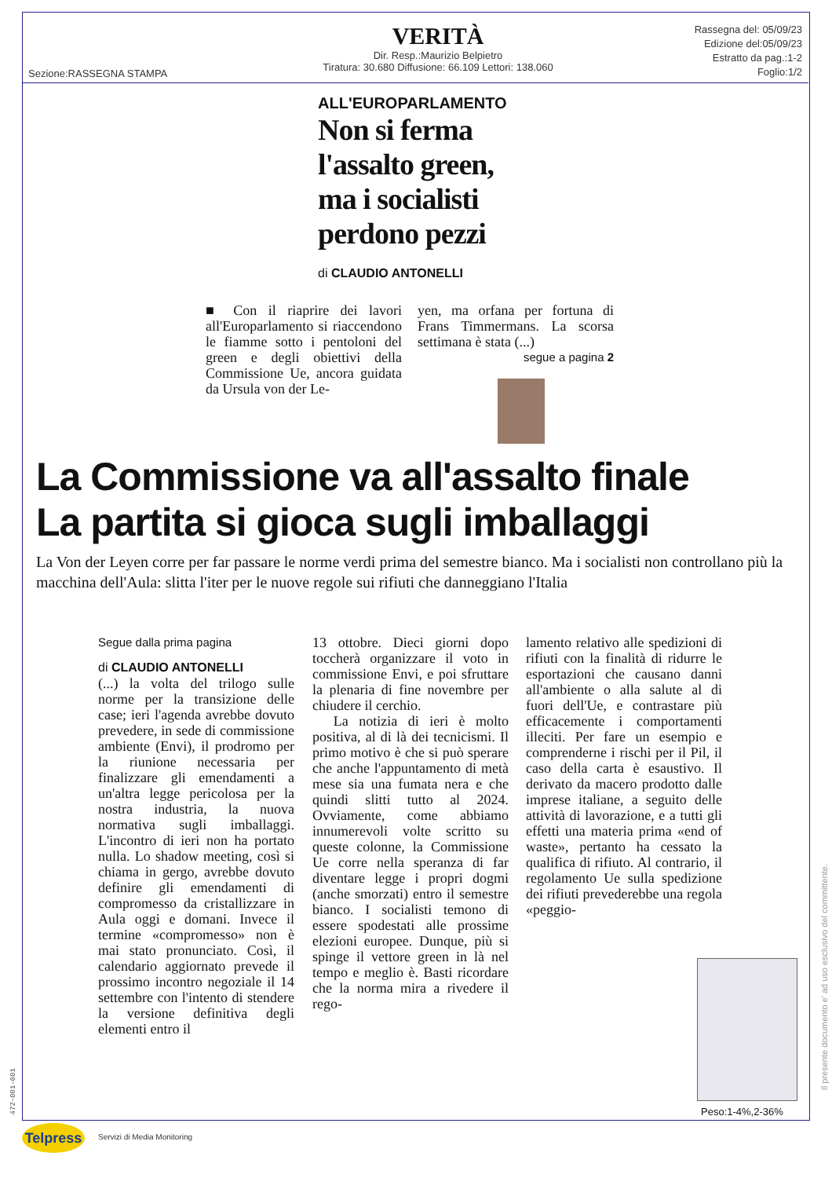Sezione:RASSEGNA STAMPA
VERITÀ
Dir. Resp.:Maurizio Belpietro
Tiratura: 30.680 Diffusione: 66.109 Lettori: 138.060
Rassegna del: 05/09/23
Edizione del:05/09/23
Estratto da pag.:1-2
Foglio:1/2
ALL'EUROPARLAMENTO
Non si ferma
l'assalto green,
ma i socialisti
perdono pezzi
di CLAUDIO ANTONELLI
■ Con il riaprire dei lavori all'Europarlamento si riaccendono le fiamme sotto i pentoloni del green e degli obiettivi della Commissione Ue, ancora guidata da Ursula von der Le-
yen, ma orfana per fortuna di Frans Timmermans. La scorsa settimana è stata (...)
segue a pagina 2
La Commissione va all'assalto finale
La partita si gioca sugli imballaggi
La Von der Leyen corre per far passare le norme verdi prima del semestre bianco. Ma i socialisti non controllano più la macchina dell'Aula: slitta l'iter per le nuove regole sui rifiuti che danneggiano l'Italia
Segue dalla prima pagina
di CLAUDIO ANTONELLI
(...) la volta del trilogo sulle norme per la transizione delle case; ieri l'agenda avrebbe dovuto prevedere, in sede di commissione ambiente (Envi), il prodromo per la riunione necessaria per finalizzare gli emendamenti a un'altra legge pericolosa per la nostra industria, la nuova normativa sugli imballaggi. L'incontro di ieri non ha portato nulla. Lo shadow meeting, così si chiama in gergo, avrebbe dovuto definire gli emendamenti di compromesso da cristallizzare in Aula oggi e domani. Invece il termine «compromesso» non è mai stato pronunciato. Così, il calendario aggiornato prevede il prossimo incontro negoziale il 14 settembre con l'intento di stendere la versione definitiva degli elementi entro il
13 ottobre. Dieci giorni dopo toccherà organizzare il voto in commissione Envi, e poi sfruttare la plenaria di fine novembre per chiudere il cerchio.
La notizia di ieri è molto positiva, al di là dei tecnicismi. Il primo motivo è che si può sperare che anche l'appuntamento di metà mese sia una fumata nera e che quindi slitti tutto al 2024. Ovviamente, come abbiamo innumerevoli volte scritto su queste colonne, la Commissione Ue corre nella speranza di far diventare legge i propri dogmi (anche smorzati) entro il semestre bianco. I socialisti temono di essere spodestati alle prossime elezioni europee. Dunque, più si spinge il vettore green in là nel tempo e meglio è. Basti ricordare che la norma mira a rivedere il rego-
lamento relativo alle spedizioni di rifiuti con la finalità di ridurre le esportazioni che causano danni all'ambiente o alla salute al di fuori dell'Ue, e contrastare più efficacemente i comportamenti illeciti. Per fare un esempio e comprenderne i rischi per il Pil, il caso della carta è esaustivo. Il derivato da macero prodotto dalle imprese italiane, a seguito delle attività di lavorazione, e a tutti gli effetti una materia prima «end of waste», pertanto ha cessato la qualifica di rifiuto. Al contrario, il regolamento Ue sulla spedizione dei rifiuti prevederebbe una regola «peggio-
Peso:1-4%,2-36%
Telpress
Servizi di Media Monitoring
Il presente documento e' ad uso esclusivo del committente.
472-001-001